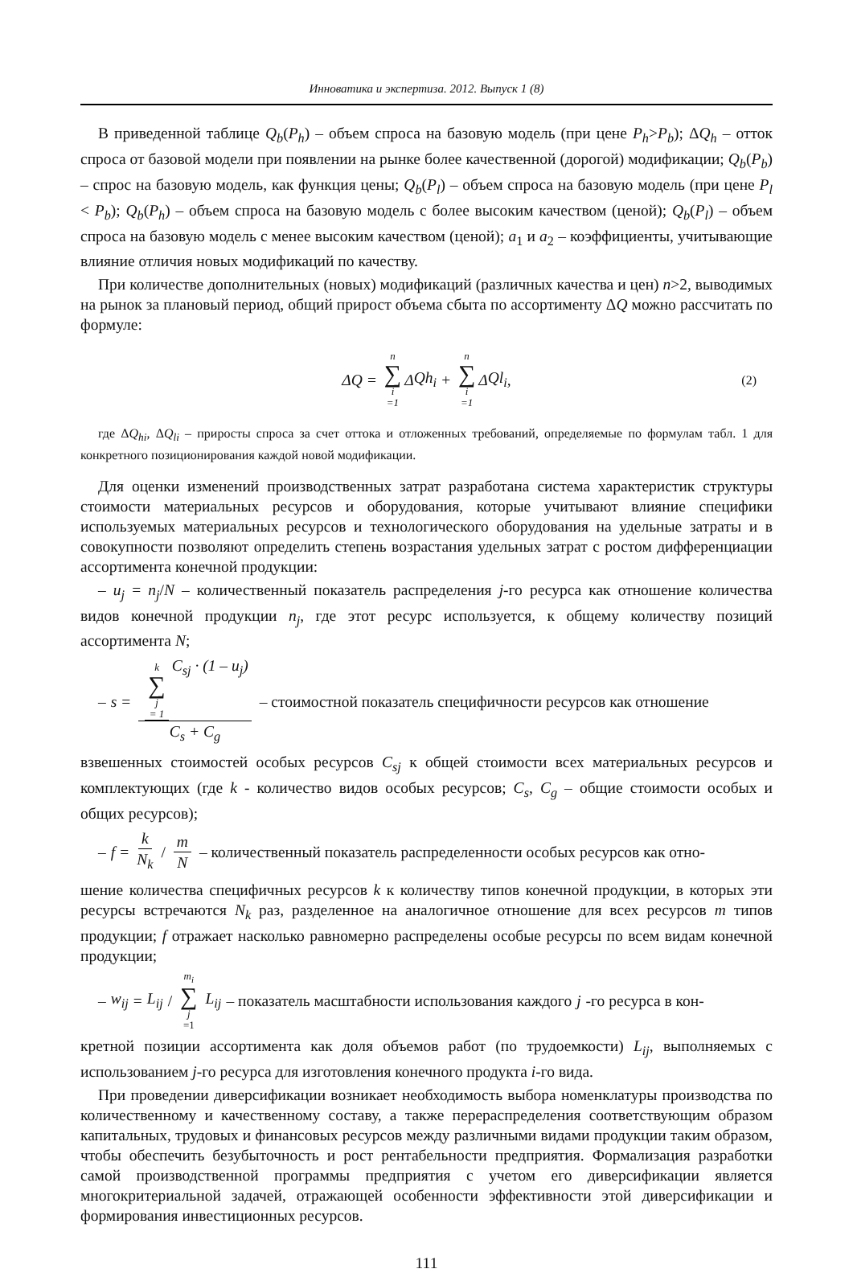Инноватика и экспертиза. 2012. Выпуск 1 (8)
В приведенной таблице Q<sub>b</sub>(P<sub>h</sub>) – объем спроса на базовую модель (при цене P<sub>h</sub>>P<sub>b</sub>); ΔQ<sub>h</sub> – отток спроса от базовой модели при появлении на рынке более качественной (дорогой) модификации; Q<sub>b</sub>(P<sub>b</sub>) – спрос на базовую модель, как функция цены; Q<sub>b</sub>(P<sub>l</sub>) – объем спроса на базовую модель (при цене P<sub>l</sub> < P<sub>b</sub>); Q<sub>b</sub>(P<sub>h</sub>) – объем спроса на базовую модель с более высоким качеством (ценой); Q<sub>b</sub>(P<sub>l</sub>) – объем спроса на базовую модель с менее высоким качеством (ценой); a<sub>1</sub> и a<sub>2</sub> – коэффициенты, учитывающие влияние отличия новых модификаций по качеству.
При количестве дополнительных (новых) модификаций (различных качества и цен) n>2, выводимых на рынок за плановый период, общий прирост объема сбыта по ассортименту ΔQ можно рассчитать по формуле:
Δ Q = n ∑ i =1 Δ Qh<sub>i</sub> + n ∑ i =1 Δ Ql<sub>i</sub>, (2)
где ΔQ<sub>hi</sub>, ΔQ<sub>li</sub> – приросты спроса за счет оттока и отложенных требований, определяемые по формулам табл. 1 для конкретного позиционирования каждой новой модификации.
Для оценки изменений производственных затрат разработана система характеристик структуры стоимости материальных ресурсов и оборудования, которые учитывают влияние специфики используемых материальных ресурсов и технологического оборудования на удельные затраты и в совокупности позволяют определить степень возрастания удельных затрат с ростом дифференциации ассортимента конечной продукции:
– u<sub>j</sub> = n<sub>j</sub>/N – количественный показатель распределения j-го ресурса как отношение количества видов конечной продукции n<sub>j</sub>, где этот ресурс используется, к общему количеству позиций ассортимента N;
– s = k ∑ j = 1 C<sub>sj</sub> · (1 – u<sub>j</sub>) C<sub>s</sub> + C<sub>g</sub> – стоимостной показатель специфичности ресурсов как отношение
взвешенных стоимостей особых ресурсов C<sub>sj</sub> к общей стоимости всех материальных ресурсов и комплектующих (где k - количество видов особых ресурсов; C<sub>s</sub>, C<sub>g</sub> – общие стоимости особых и общих ресурсов);
– f = k N<sub>k</sub> / m N – количественный показатель распределенности особых ресурсов как отно-
шение количества специфичных ресурсов k к количеству типов конечной продукции, в которых эти ресурсы встречаются N<sub>k</sub> раз, разделенное на аналогичное отношение для всех ресурсов m типов продукции; f отражает насколько равномерно распределены особые ресурсы по всем видам конечной продукции;
– w<sub>ij</sub> = L<sub>ij</sub> / m<sub>i</sub> ∑ j =1 L<sub>ij</sub> – показатель масштабности использования каждого j -го ресурса в кон-
кретной позиции ассортимента как доля объемов работ (по трудоемкости) L<sub>ij</sub>, выполняемых с использованием j-го ресурса для изготовления конечного продукта i-го вида.
При проведении диверсификации возникает необходимость выбора номенклатуры производства по количественному и качественному составу, а также перераспределения соответствующим образом капитальных, трудовых и финансовых ресурсов между различными видами продукции таким образом, чтобы обеспечить безубыточность и рост рентабельности предприятия. Формализация разработки самой производственной программы предприятия с учетом его диверсификации является многокритериальной задачей, отражающей особенности эффективности этой диверсификации и формирования инвестиционных ресурсов.
111